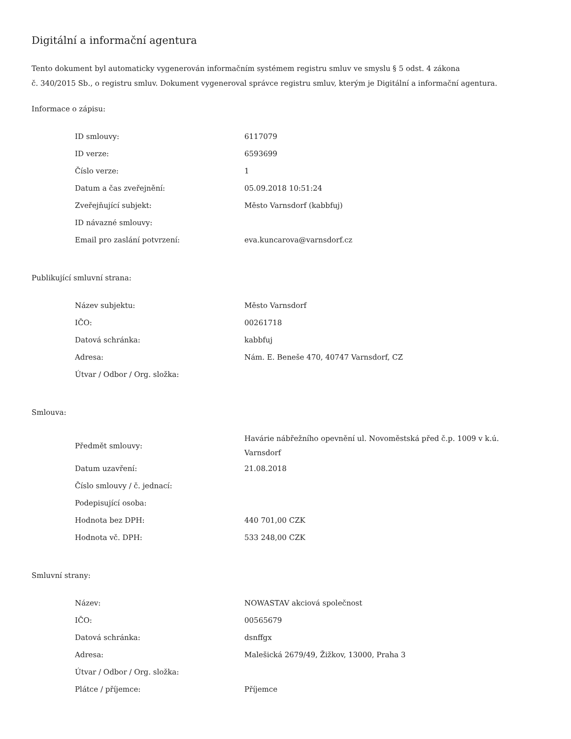Digitální a informační agentura
Tento dokument byl automaticky vygenerován informačním systémem registru smluv ve smyslu § 5 odst. 4 zákona
č. 340/2015 Sb., o registru smluv. Dokument vygeneroval správce registru smluv, kterým je Digitální a informační agentura.
Informace o zápisu:
| ID smlouvy: | 6117079 |
| ID verze: | 6593699 |
| Číslo verze: | 1 |
| Datum a čas zveřejnění: | 05.09.2018 10:51:24 |
| Zveřejňující subjekt: | Město Varnsdorf (kabbfuj) |
| ID návazné smlouvy: | |
| Email pro zaslání potvrzení: | eva.kuncarova@varnsdorf.cz |
Publikující smluvní strana:
| Název subjektu: | Město Varnsdorf |
| IČO: | 00261718 |
| Datová schránka: | kabbfuj |
| Adresa: | Nám. E. Beneše 470, 40747 Varnsdorf, CZ |
| Útvar / Odbor / Org. složka: | |
Smlouva:
| Předmět smlouvy: | Havárie nábřežního opevnění ul. Novoměstská před č.p. 1009 v k.ú. Varnsdorf |
| Datum uzavření: | 21.08.2018 |
| Číslo smlouvy / č. jednací: | |
| Podepisující osoba: | |
| Hodnota bez DPH: | 440 701,00 CZK |
| Hodnota vč. DPH: | 533 248,00 CZK |
Smluvní strany:
| Název: | NOWASTAV akciová společnost |
| IČO: | 00565679 |
| Datová schránka: | dsnffgx |
| Adresa: | Malešická 2679/49, Žižkov, 13000, Praha 3 |
| Útvar / Odbor / Org. složka: | |
| Plátce / příjemce: | Příjemce |